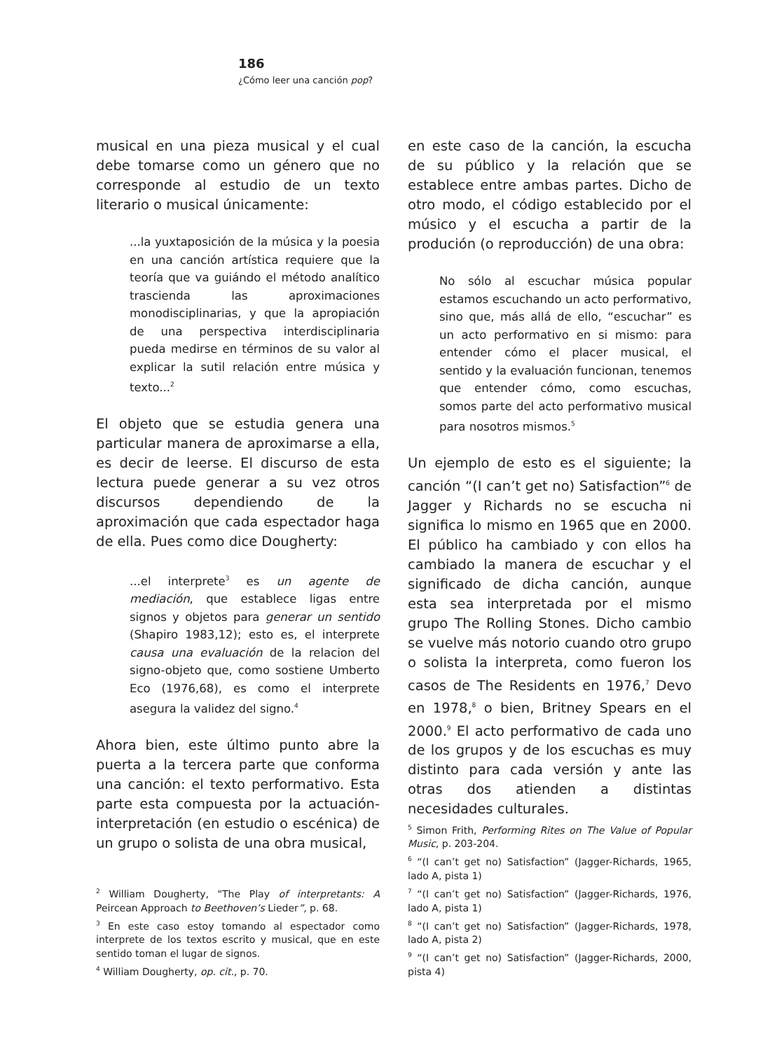186
¿Cómo leer una canción pop?
musical en una pieza musical y el cual debe tomarse como un género que no corresponde al estudio de un texto literario o musical únicamente:
...la yuxtaposición de la música y la poesia en una canción artística requiere que la teoría que va guiándo el método analítico trascienda las aproximaciones monodisciplinarias, y que la apropiación de una perspectiva interdisciplinaria pueda medirse en términos de su valor al explicar la sutil relación entre música y texto...<sup>2</sup>
El objeto que se estudia genera una particular manera de aproximarse a ella, es decir de leerse. El discurso de esta lectura puede generar a su vez otros discursos dependiendo de la aproximación que cada espectador haga de ella. Pues como dice Dougherty:
...el interprete<sup>3</sup> es un agente de mediación, que establece ligas entre signos y objetos para generar un sentido (Shapiro 1983,12); esto es, el interprete causa una evaluación de la relacion del signo-objeto que, como sostiene Umberto Eco (1976,68), es como el interprete asegura la validez del signo.<sup>4</sup>
Ahora bien, este último punto abre la puerta a la tercera parte que conforma una canción: el texto performativo. Esta parte esta compuesta por la actuación-interpretación (en estudio o escénica) de un grupo o solista de una obra musical,
<sup>2</sup> William Dougherty, "The Play of interpretants: A Peircean Approach to Beethoven’s Lieder”, p. 68.
<sup>3</sup> En este caso estoy tomando al espectador como interprete de los textos escrito y musical, que en este sentido toman el lugar de signos.
<sup>4</sup> William Dougherty, op. cit., p. 70.
en este caso de la canción, la escucha de su público y la relación que se establece entre ambas partes. Dicho de otro modo, el código establecido por el músico y el escucha a partir de la produción (o reproducción) de una obra:
No sólo al escuchar música popular estamos escuchando un acto performativo, sino que, más allá de ello, “escuchar” es un acto performativo en si mismo: para entender cómo el placer musical, el sentido y la evaluación funcionan, tenemos que entender cómo, como escuchas, somos parte del acto performativo musical para nosotros mismos.<sup>5</sup>
Un ejemplo de esto es el siguiente; la canción “(I can’t get no) Satisfaction”<sup>6</sup> de Jagger y Richards no se escucha ni significa lo mismo en 1965 que en 2000. El público ha cambiado y con ellos ha cambiado la manera de escuchar y el significado de dicha canción, aunque esta sea interpretada por el mismo grupo The Rolling Stones. Dicho cambio se vuelve más notorio cuando otro grupo o solista la interpreta, como fueron los casos de The Residents en 1976,<sup>7</sup> Devo en 1978,<sup>8</sup> o bien, Britney Spears en el 2000.<sup>9</sup> El acto performativo de cada uno de los grupos y de los escuchas es muy distinto para cada versión y ante las otras dos atienden a distintas necesidades culturales.
<sup>5</sup> Simon Frith, Performing Rites on The Value of Popular Music, p. 203-204.
<sup>6</sup> “(I can’t get no) Satisfaction” (Jagger-Richards, 1965, lado A, pista 1)
<sup>7</sup> “(I can’t get no) Satisfaction” (Jagger-Richards, 1976, lado A, pista 1)
<sup>8</sup> “(I can’t get no) Satisfaction” (Jagger-Richards, 1978, lado A, pista 2)
<sup>9</sup> “(I can’t get no) Satisfaction” (Jagger-Richards, 2000, pista 4)